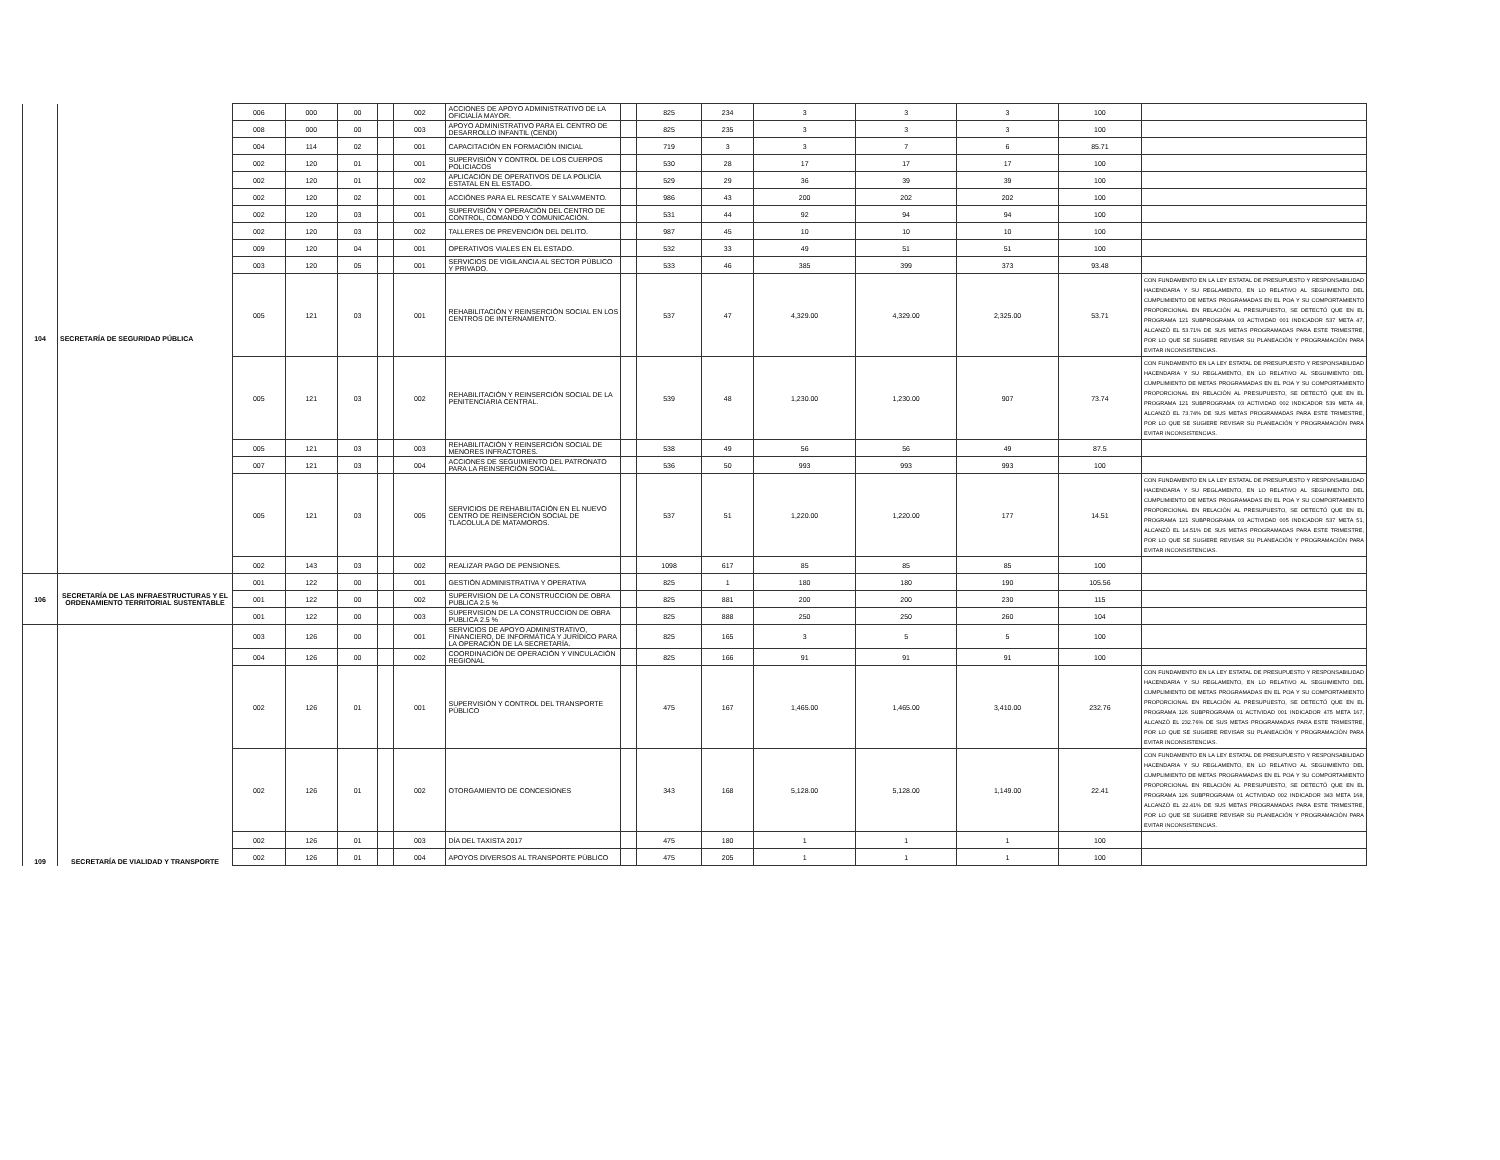| 104 | SECRETARÍA DE SEGURIDAD PÚBLICA | 006 | 000 | 00 | | 002 | ACCIONES DE APOYO ADMINISTRATIVO DE LA OFICIALÍA MAYOR. | | 825 | 234 | 3 | 3 | 3 | 100 | |
| | | 008 | 000 | 00 | | 003 | APOYO ADMINISTRATIVO PARA EL CENTRO DE DESARROLLO INFANTIL (CENDI) | | 825 | 235 | 3 | 3 | 3 | 100 | |
| | | 004 | 114 | 02 | | 001 | CAPACITACIÓN EN FORMACIÓN INICIAL | | 719 | 3 | 3 | 7 | 6 | 85.71 | |
| | | 002 | 120 | 01 | | 001 | SUPERVISIÓN Y CONTROL DE LOS CUERPOS POLICIACOS | | 530 | 28 | 17 | 17 | 17 | 100 | |
| | | 002 | 120 | 01 | | 002 | APLICACIÓN DE OPERATIVOS DE LA POLICÍA ESTATAL EN EL ESTADO. | | 529 | 29 | 36 | 39 | 39 | 100 | |
| | | 002 | 120 | 02 | | 001 | ACCIÓNES PARA EL RESCATE Y SALVAMENTO. | | 986 | 43 | 200 | 202 | 202 | 100 | |
| | | 002 | 120 | 03 | | 001 | SUPERVISIÓN Y OPERACIÓN DEL CENTRO DE CONTROL, COMANDO Y COMUNICACIÓN. | | 531 | 44 | 92 | 94 | 94 | 100 | |
| | | 002 | 120 | 03 | | 002 | TALLERES DE PREVENCIÓN DEL DELITO. | | 987 | 45 | 10 | 10 | 10 | 100 | |
| | | 009 | 120 | 04 | | 001 | OPERATIVOS VIALES EN EL ESTADO. | | 532 | 33 | 49 | 51 | 51 | 100 | |
| | | 003 | 120 | 05 | | 001 | SERVICIOS DE VIGILANCIA AL SECTOR PÚBLICO Y PRIVADO. | | 533 | 46 | 385 | 399 | 373 | 93.48 | |
| | | 005 | 121 | 03 | | 001 | REHABILITACIÓN Y REINSERCIÓN SOCIAL EN LOS CENTROS DE INTERNAMIENTO. | | 537 | 47 | 4,329.00 | 4,329.00 | 2,325.00 | 53.71 | CON FUNDAMENTO EN LA LEY ESTATAL DE PRESUPUESTO Y RESPONSABILIDAD HACENDARIA Y SU REGLAMENTO, EN LO RELATIVO AL SEGUIMIENTO DEL CUMPLIMIENTO DE METAS PROGRAMADAS EN EL POA Y SU COMPORTAMIENTO PROPORCIONAL EN RELACIÓN AL PRESUPUESTO, SE DETECTÓ QUE EN EL PROGRAMA 121 SUBPROGRAMA 03 ACTIVIDAD 001 INDICADOR 537 META 47, ALCANZÓ EL 53.71% DE SUS METAS PROGRAMADAS PARA ESTE TRIMESTRE, POR LO QUE SE SUGIERE REVISAR SU PLANEACIÓN Y PROGRAMACIÓN PARA EVITAR INCONSISTENCIAS. |
| | | 005 | 121 | 03 | | 002 | REHABILITACIÓN Y REINSERCIÓN SOCIAL DE LA PENITENCIARIA CENTRAL. | | 539 | 48 | 1,230.00 | 1,230.00 | 907 | 73.74 | CON FUNDAMENTO EN LA LEY ESTATAL DE PRESUPUESTO Y RESPONSABILIDAD HACENDARIA Y SU REGLAMENTO, EN LO RELATIVO AL SEGUIMIENTO DEL CUMPLIMIENTO DE METAS PROGRAMADAS EN EL POA Y SU COMPORTAMIENTO PROPORCIONAL EN RELACIÓN AL PRESUPUESTO, SE DETECTÓ QUE EN EL PROGRAMA 121 SUBPROGRAMA 03 ACTIVIDAD 002 INDICADOR 539 META 48, ALCANZÓ EL 73.74% DE SUS METAS PROGRAMADAS PARA ESTE TRIMESTRE, POR LO QUE SE SUGIERE REVISAR SU PLANEACIÓN Y PROGRAMACIÓN PARA EVITAR INCONSISTENCIAS. |
| | | 005 | 121 | 03 | | 003 | REHABILITACIÓN Y REINSERCIÓN SOCIAL DE MENORES INFRACTORES. | | 538 | 49 | 56 | 56 | 49 | 87.5 | |
| | | 007 | 121 | 03 | | 004 | ACCIONES DE SEGUIMIENTO DEL PATRONATO PARA LA REINSERCIÓN SOCIAL. | | 536 | 50 | 993 | 993 | 993 | 100 | |
| | | 005 | 121 | 03 | | 005 | SERVICIOS DE REHABILITACIÓN EN EL NUEVO CENTRO DE REINSERCIÓN SOCIAL DE TLACOLULA DE MATAMOROS. | | 537 | 51 | 1,220.00 | 1,220.00 | 177 | 14.51 | CON FUNDAMENTO EN LA LEY ESTATAL DE PRESUPUESTO Y RESPONSABILIDAD HACENDARIA Y SU REGLAMENTO, EN LO RELATIVO AL SEGUIMIENTO DEL CUMPLIMIENTO DE METAS PROGRAMADAS EN EL POA Y SU COMPORTAMIENTO PROPORCIONAL EN RELACIÓN AL PRESUPUESTO, SE DETECTÓ QUE EN EL PROGRAMA 121 SUBPROGRAMA 03 ACTIVIDAD 005 INDICADOR 537 META 51, ALCANZÓ EL 14.51% DE SUS METAS PROGRAMADAS PARA ESTE TRIMESTRE, POR LO QUE SE SUGIERE REVISAR SU PLANEACIÓN Y PROGRAMACIÓN PARA EVITAR INCONSISTENCIAS. |
| | | 002 | 143 | 03 | | 002 | REALIZAR PAGO DE PENSIONES. | | 1098 | 617 | 85 | 85 | 85 | 100 | |
| 106 | SECRETARÍA DE LAS INFRAESTRUCTURAS Y EL ORDENAMIENTO TERRITORIAL SUSTENTABLE | 001 | 122 | 00 | | 001 | GESTIÓN ADMINISTRATIVA Y OPERATIVA | | 825 | 1 | 180 | 180 | 190 | 105.56 | |
| | | 001 | 122 | 00 | | 002 | SUPERVISION DE LA CONSTRUCCION DE OBRA PUBLICA 2.5 % | | 825 | 881 | 200 | 200 | 230 | 115 | |
| | | 001 | 122 | 00 | | 003 | SUPERVISION DE LA CONSTRUCCION DE OBRA PUBLICA 2.5 % | | 825 | 888 | 250 | 250 | 260 | 104 | |
| 109 | SECRETARÍA DE VIALIDAD Y TRANSPORTE | 003 | 126 | 00 | | 001 | SERVICIOS DE APOYO ADMINISTRATIVO, FINANCIERO, DE INFORMÁTICA Y JURÍDICO PARA LA OPERACIÓN DE LA SECRETARÍA. | | 825 | 165 | 3 | 5 | 5 | 100 | |
| | | 004 | 126 | 00 | | 002 | COORDINACIÓN DE OPERACIÓN Y VINCULACIÓN REGIONAL | | 825 | 166 | 91 | 91 | 91 | 100 | |
| | | 002 | 126 | 01 | | 001 | SUPERVISIÓN Y CONTROL DEL TRANSPORTE PÚBLICO | | 475 | 167 | 1,465.00 | 1,465.00 | 3,410.00 | 232.76 | CON FUNDAMENTO EN LA LEY ESTATAL DE PRESUPUESTO Y RESPONSABILIDAD HACENDARIA Y SU REGLAMENTO, EN LO RELATIVO AL SEGUIMIENTO DEL CUMPLIMIENTO DE METAS PROGRAMADAS EN EL POA Y SU COMPORTAMIENTO PROPORCIONAL EN RELACIÓN AL PRESUPUESTO, SE DETECTÓ QUE EN EL PROGRAMA 126 SUBPROGRAMA 01 ACTIVIDAD 001 INDICADOR 475 META 167, ALCANZÓ EL 232.76% DE SUS METAS PROGRAMADAS PARA ESTE TRIMESTRE, POR LO QUE SE SUGIERE REVISAR SU PLANEACIÓN Y PROGRAMACIÓN PARA EVITAR INCONSISTENCIAS. |
| | | 002 | 126 | 01 | | 002 | OTORGAMIENTO DE CONCESIONES | | 343 | 168 | 5,128.00 | 5,128.00 | 1,149.00 | 22.41 | CON FUNDAMENTO EN LA LEY ESTATAL DE PRESUPUESTO Y RESPONSABILIDAD HACENDARIA Y SU REGLAMENTO, EN LO RELATIVO AL SEGUIMIENTO DEL CUMPLIMIENTO DE METAS PROGRAMADAS EN EL POA Y SU COMPORTAMIENTO PROPORCIONAL EN RELACIÓN AL PRESUPUESTO, SE DETECTÓ QUE EN EL PROGRAMA 126 SUBPROGRAMA 01 ACTIVIDAD 002 INDICADOR 343 META 168, ALCANZÓ EL 22.41% DE SUS METAS PROGRAMADAS PARA ESTE TRIMESTRE, POR LO QUE SE SUGIERE REVISAR SU PLANEACIÓN Y PROGRAMACIÓN PARA EVITAR INCONSISTENCIAS. |
| | | 002 | 126 | 01 | | 003 | DÍA DEL TAXISTA 2017 | | 475 | 180 | 1 | 1 | 1 | 100 | |
| | | 002 | 126 | 01 | | 004 | APOYOS DIVERSOS AL TRANSPORTE PÚBLICO | | 475 | 205 | 1 | 1 | 1 | 100 | |